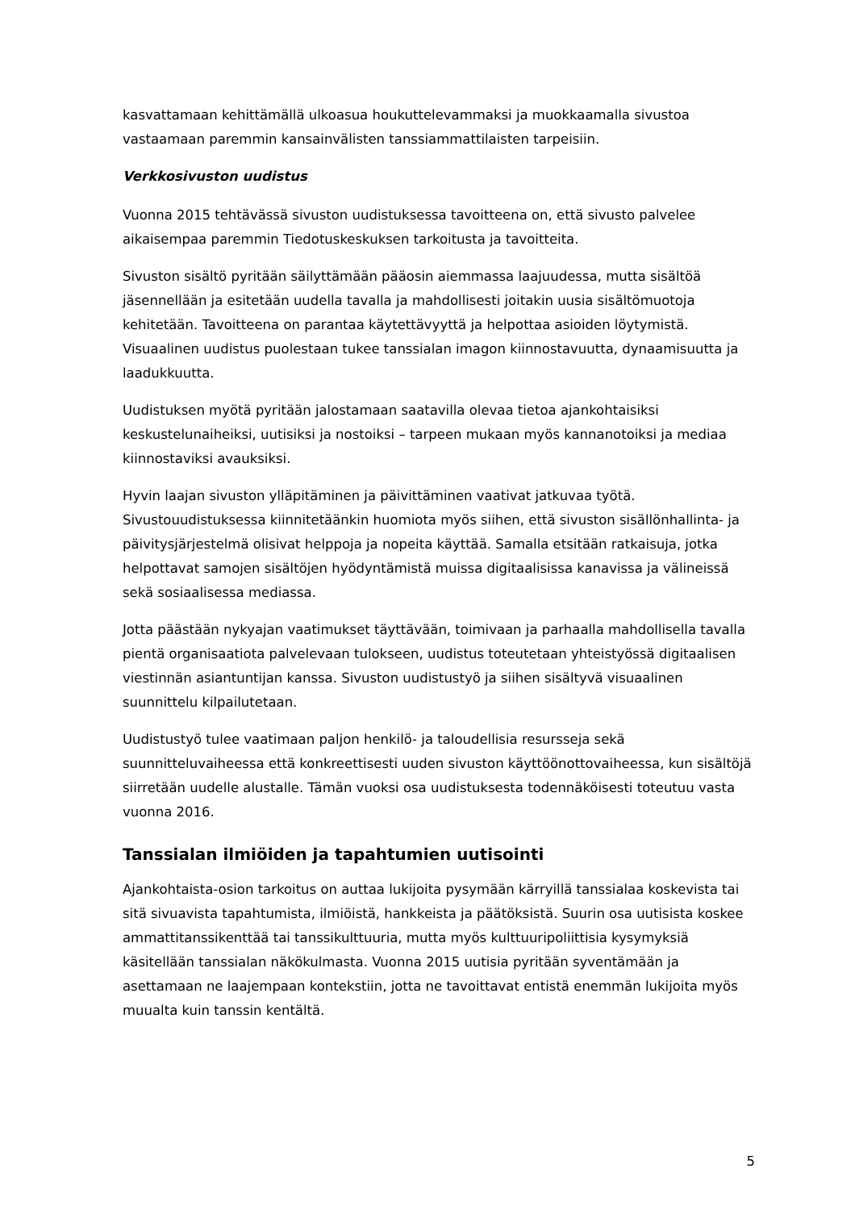kasvattamaan kehittämällä ulkoasua houkuttelevammaksi ja muokkaamalla sivustoa vastaamaan paremmin kansainvälisten tanssiammattilaisten tarpeisiin.
Verkkosivuston uudistus
Vuonna 2015 tehtävässä sivuston uudistuksessa tavoitteena on, että sivusto palvelee aikaisempaa paremmin Tiedotuskeskuksen tarkoitusta ja tavoitteita.
Sivuston sisältö pyritään säilyttämään pääosin aiemmassa laajuudessa, mutta sisältöä jäsennellään ja esitetään uudella tavalla ja mahdollisesti joitakin uusia sisältömuotoja kehitetään. Tavoitteena on parantaa käytettävyyttä ja helpottaa asioiden löytymistä. Visuaalinen uudistus puolestaan tukee tanssialan imagon kiinnostavuutta, dynaamisuutta ja laadukkuutta.
Uudistuksen myötä pyritään jalostamaan saatavilla olevaa tietoa ajankohtaisiksi keskustelunaiheiksi, uutisiksi ja nostoiksi – tarpeen mukaan myös kannanotoiksi ja mediaa kiinnostaviksi avauksiksi.
Hyvin laajan sivuston ylläpitäminen ja päivittäminen vaativat jatkuvaa työtä. Sivustouudistuksessa kiinnitetäänkin huomiota myös siihen, että sivuston sisällönhallinta- ja päivitysjärjestelmä olisivat helppoja ja nopeita käyttää. Samalla etsitään ratkaisuja, jotka helpottavat samojen sisältöjen hyödyntämistä muissa digitaalisissa kanavissa ja välineissä sekä sosiaalisessa mediassa.
Jotta päästään nykyajan vaatimukset täyttävään, toimivaan ja parhaalla mahdollisella tavalla pientä organisaatiota palvelevaan tulokseen, uudistus toteutetaan yhteistyössä digitaalisen viestinnän asiantuntijan kanssa. Sivuston uudistustyö ja siihen sisältyvä visuaalinen suunnittelu kilpailutetaan.
Uudistustyö tulee vaatimaan paljon henkilö- ja taloudellisia resursseja sekä suunnitteluvaiheessa että konkreettisesti uuden sivuston käyttöönottovaiheessa, kun sisältöjä siirretään uudelle alustalle. Tämän vuoksi osa uudistuksesta todennäköisesti toteutuu vasta vuonna 2016.
Tanssialan ilmiöiden ja tapahtumien uutisointi
Ajankohtaista-osion tarkoitus on auttaa lukijoita pysymään kärryillä tanssialaa koskevista tai sitä sivuavista tapahtumista, ilmiöistä, hankkeista ja päätöksistä. Suurin osa uutisista koskee ammattitanssikenttää tai tanssikulttuuria, mutta myös kulttuuripoliittisia kysymyksiä käsitellään tanssialan näkökulmasta. Vuonna 2015 uutisia pyritään syventämään ja asettamaan ne laajempaan kontekstiin, jotta ne tavoittavat entistä enemmän lukijoita myös muualta kuin tanssin kentältä.
5